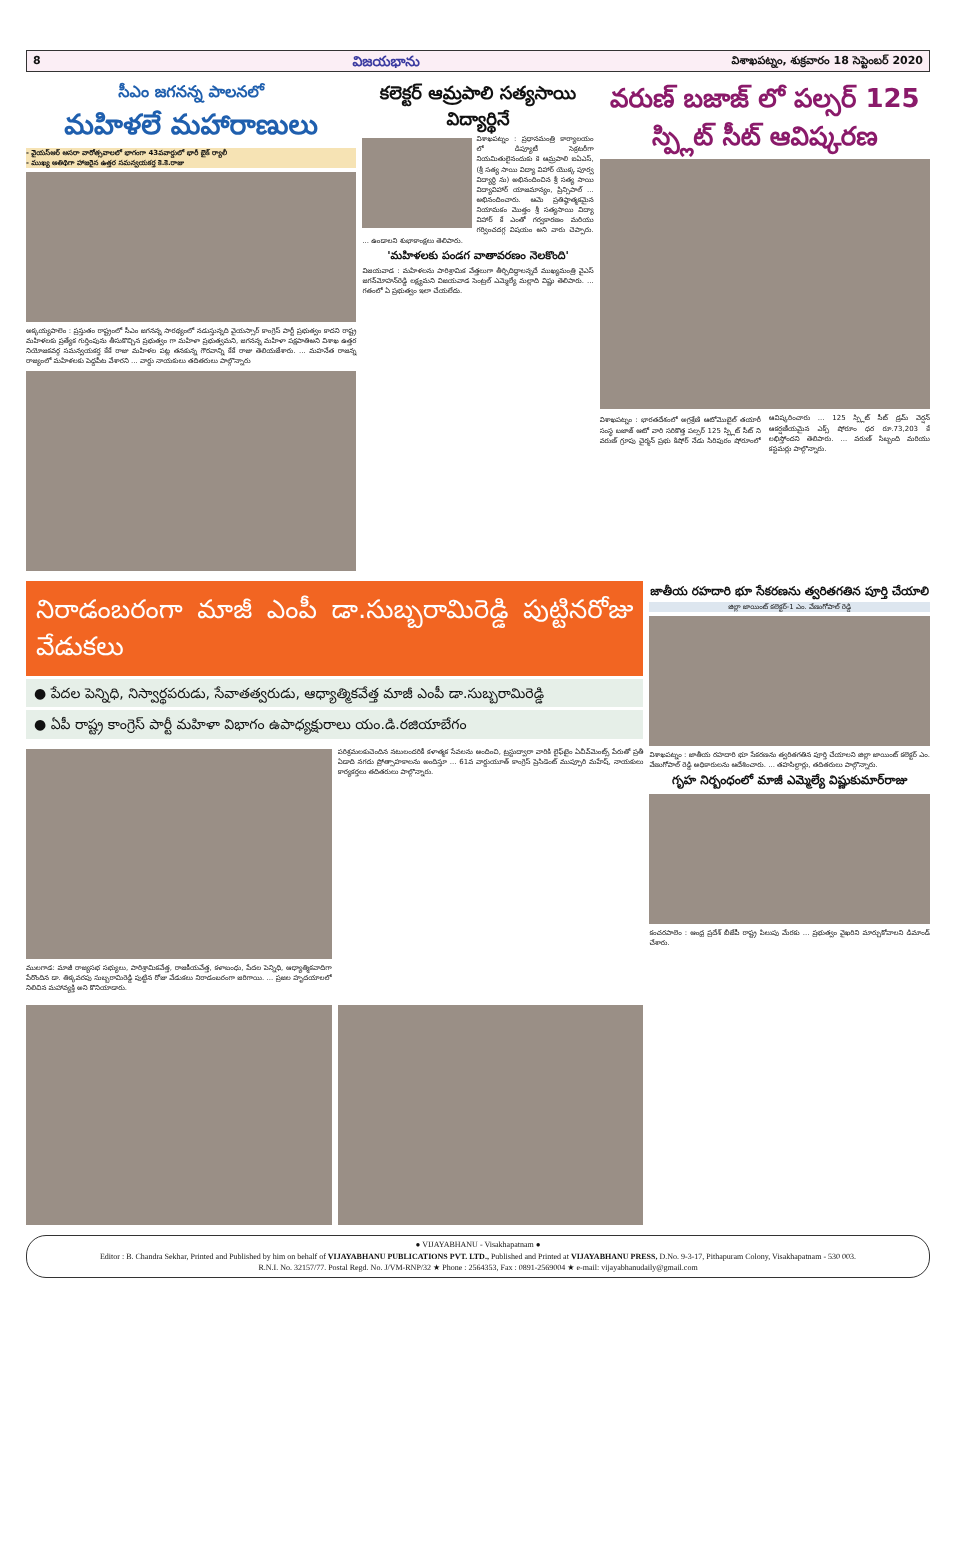8 విజయభాను విశాఖపట్నం, శుక్రవారం 18 సెప్టెంబర్ 2020
సీఎం జగనన్న పాలనలో
మహిళలే మహారాణులు
- వైయస్ఆర్ ఆసరా వారోత్సవాలలో భాగంగా 43వవార్డులో భారీ బైక్ ర్యాలీ
- ముఖ్య అతిథిగా హాజరైన ఉత్తర సమన్వయకర్త కె.కె.రాజు
అక్కయ్యపాలెం : ప్రస్తుతం రాష్ట్రంలో సీఎం జగనన్న సారథ్యంలో నడుస్తున్నది వైయస్సార్ కాంగ్రెస్ పార్టీ ప్రభుత్వం కాదని రాష్ట్ర మహిళలకు ప్రత్యేక గుర్తింపును తీసుకొచ్చిన ప్రభుత్వం గా మహిళా ప్రభుత్వమని, జగనన్న మహిళా పక్షపాతిఅని విశాఖ ఉత్తర నియోజకవర్గ సమన్వయకర్త కేకే రాజు మహిళల పట్ల తనకున్న గౌరవాన్ని కేకే రాజు తెలియజేశారు. ... మహనేత రాజన్న రాజ్యంలో మహిళలకు పెద్దపీట వేశారని ... వార్డు నాయకులు తదితరులు పాల్గొన్నారు
కలెక్టర్ ఆమ్రపాలి సత్యసాయి విద్యార్థినే
విశాఖపట్నం : ప్రధానమంత్రి కార్యాలయం లో డిప్యూటీ సెక్రటరీగా నియమితులైనందుకు కె ఆమ్రపాలి ఐఏఎస్, (శ్రీ సత్య సాయి విద్యా విహార్ యొక్క పూర్వ విద్యార్థి ను) అభినందించిన శ్రీ సత్య సాయి విద్యావిహార్ యాజమాన్యం, ప్రిన్సిపాల్ ... అభినందించారు. ఆమె ప్రతిష్ఠాత్మకమైన నియామకం మొత్తం శ్రీ సత్యసాయి విద్యా విహార్ కే ఎంతో గర్వకారణం మరియు గర్వించదగ్గ విషయం అని వారు చెప్పారు. ... ఉండాలని శుభాకాంక్షలు తెలిపారు.
'మహిళలకు పండగ వాతావరణం నెలకొంది'
విజయవాడ : మహిళలను పారిశ్రామిక వేత్తలుగా తీర్చిదిద్దాలన్నదే ముఖ్యమంత్రి వైఎస్ జగన్‌మోహన్‌రెడ్డి లక్ష్యమని విజయవాడ సెంట్రల్ ఎమ్మెల్యే మల్లాది విష్ణు తెలిపారు. ... గతంలో ఏ ప్రభుత్వం ఇలా చేయలేదు.
వరుణ్ బజాజ్ లో పల్సర్ 125 స్ప్లిట్ సీట్ ఆవిష్కరణ
విశాఖపట్నం : భారతదేశంలో అగ్రశ్రేణి ఆటోమొబైల్ తయారీ సంస్థ బజాజ్ ఆటో వారి సరికొత్త పల్సర్ 125 స్ప్లిట్ సీట్ ని వరుణ్ గ్రూపు చైర్మన్ ప్రభు కిషోర్ నేడు సిరిపురం షోరూంలో ఆవిష్కరించారు ... 125 స్ప్లిట్ సీట్ డ్రమ్ వెర్షన్ ఆకర్షణీయమైన ఎక్స్ షోరూం ధర రూ.73,203 కే లభిస్తోందని తెలిపారు. ... వరుణ్ సిబ్బంది మరియు కస్టమర్లు పాల్గొన్నారు.
నిరాడంబరంగా మాజీ ఎంపీ డా.సుబ్బరామిరెడ్డి పుట్టినరోజు వేడుకలు
● పేదల పెన్నిధి, నిస్వార్థపరుడు, సేవాతత్వరుడు, ఆధ్యాత్మికవేత్త మాజీ ఎంపీ డా.సుబ్బరామిరెడ్డి
● ఏపీ రాష్ట్ర కాంగ్రెస్ పార్టీ మహిళా విభాగం ఉపాధ్యక్షురాలు యం.డి.రజియాబేగం
ములగాడ: మాజీ రాజ్యసభ సభ్యులు, పారిశ్రామికవేత్త, రాజకీయవేత్త, కళాబంధు, పేదల పెన్నిధి, ఆధ్యాత్మికవాదిగా పేరొందిన డా. తిక్కవరపు సుబ్బరామిరెడ్డి పుట్టిన రోజు వేడుకలు నిరాడంబరంగా జరిగాయి. ... ప్రజల హృదయాలలో నిలిచిన మహావ్యక్తి అని కొనియాడారు.
పరిశ్రమలకుచెందిన నటులందరికీ కళాత్మక సేవలను అందించి, ట్రస్టుద్వారా వారికి లైఫ్‌టైం ఏచీవ్‌మెంట్స్ పేరుతో ప్రతీ ఏడాది నగదు ప్రోత్సాహకాలను అందిస్తూ ... 61వ వార్డుయూత్ కాంగ్రెస్ ప్రెసిడెంట్ ముప్పూరి మహేష్, నాయకులు కార్యకర్తలు తదితరులు పాల్గొన్నారు.
జాతీయ రహదారి భూ సేకరణను త్వరితగతిన పూర్తి చేయాలి
జిల్లా జాయింట్ కలెక్టర్-1 ఎం. వేణుగోపాల్ రెడ్డి
విశాఖపట్నం : జాతీయ రహదారి భూ సేకరణను త్వరితగతిన పూర్తి చేయాలని జిల్లా జాయింట్ కలెక్టర్ ఎం. వేణుగోపాల్ రెడ్డి అధికారులను ఆదేశించారు. ... తహసిల్దార్లు, తదితరులు పాల్గొన్నారు.
గృహ నిర్బంధంలో మాజీ ఎమ్మెల్యే విష్ణుకుమార్‌రాజు
కంచరపాలెం : ఆంధ్ర ప్రదేశ్ బీజేపీ రాష్ట్ర పిలుపు మేరకు ... ప్రభుత్వం వైఖరిని మార్చుకోవాలని డిమాండ్ చేశారు.
● VIJAYABHANU - Visakhapatnam ●
Editor : B. Chandra Sekhar, Printed and Published by him on behalf of VIJAYABHANU PUBLICATIONS PVT. LTD., Published and Printed at VIJAYABHANU PRESS, D.No. 9-3-17, Pithapuram Colony, Visakhapatnam - 530 003.
R.N.I. No. 32157/77. Postal Regd. No. J/VM-RNP/32 ★ Phone : 2564353, Fax : 0891-2569004 ★ e-mail: vijayabhanudaily@gmail.com